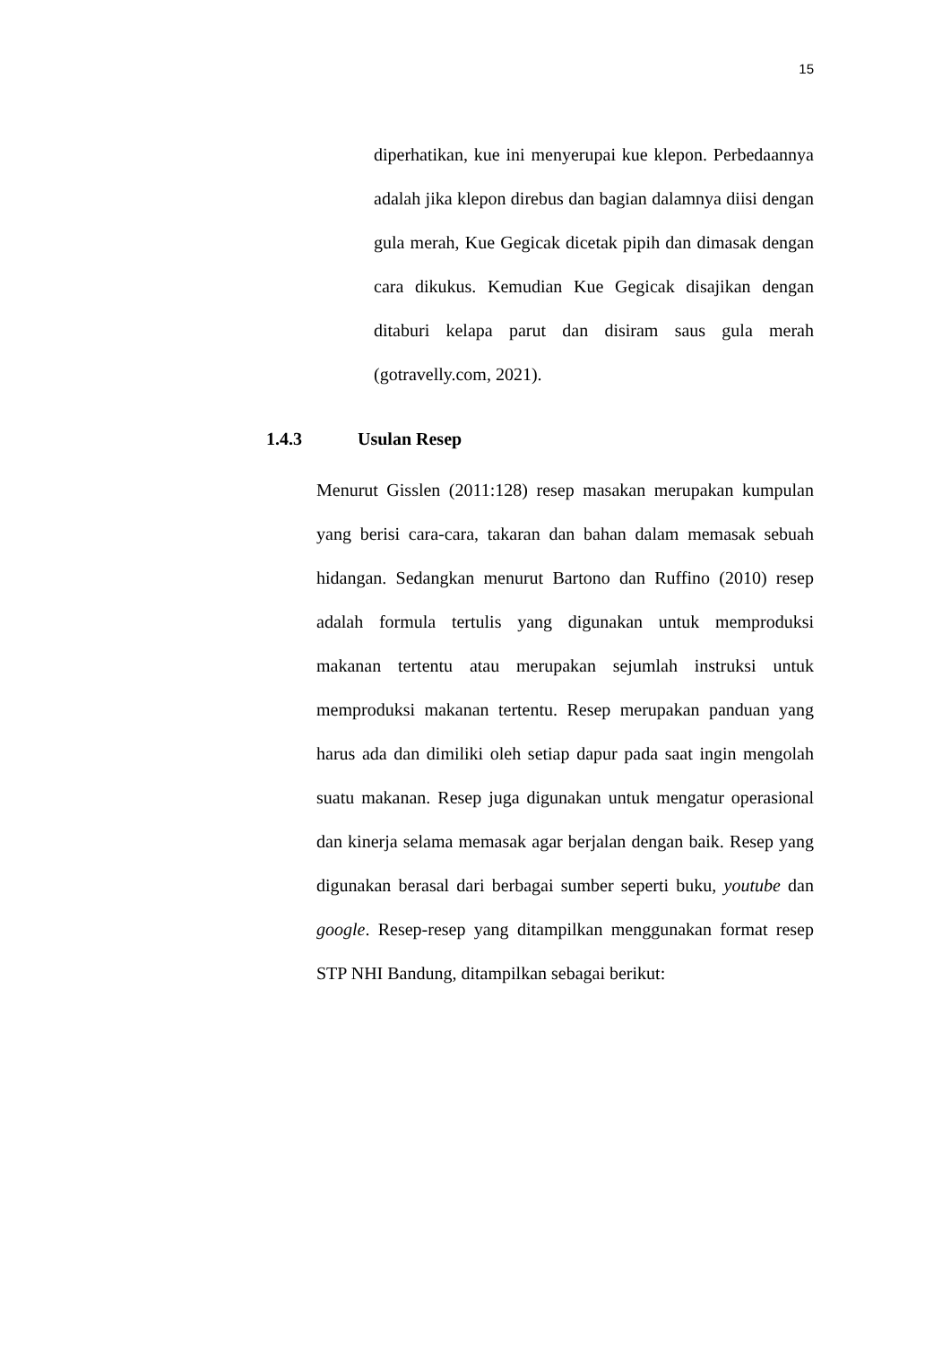15
diperhatikan, kue ini menyerupai kue klepon. Perbedaannya adalah jika klepon direbus dan bagian dalamnya diisi dengan gula merah, Kue Gegicak dicetak pipih dan dimasak dengan cara dikukus. Kemudian Kue Gegicak disajikan dengan ditaburi kelapa parut dan disiram saus gula merah (gotravelly.com, 2021).
1.4.3 Usulan Resep
Menurut Gisslen (2011:128) resep masakan merupakan kumpulan yang berisi cara-cara, takaran dan bahan dalam memasak sebuah hidangan. Sedangkan menurut Bartono dan Ruffino (2010) resep adalah formula tertulis yang digunakan untuk memproduksi makanan tertentu atau merupakan sejumlah instruksi untuk memproduksi makanan tertentu. Resep merupakan panduan yang harus ada dan dimiliki oleh setiap dapur pada saat ingin mengolah suatu makanan. Resep juga digunakan untuk mengatur operasional dan kinerja selama memasak agar berjalan dengan baik. Resep yang digunakan berasal dari berbagai sumber seperti buku, youtube dan google. Resep-resep yang ditampilkan menggunakan format resep STP NHI Bandung, ditampilkan sebagai berikut: